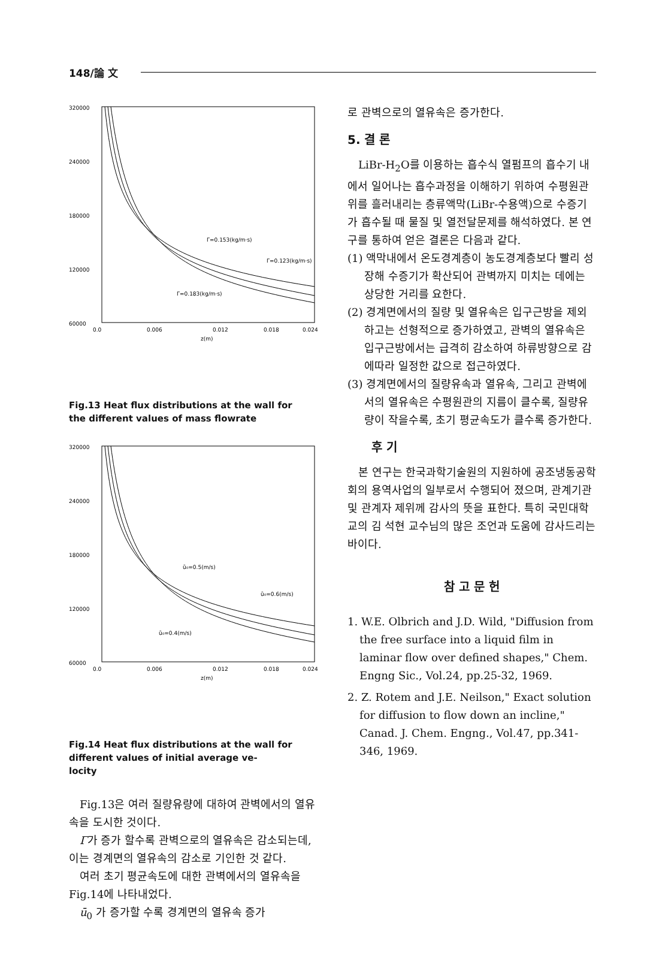148/論 文
320000
240000
180000
120000
60000
0.0
0.006
0.012
0.018
0.024
z(m)
Γ=0.153(kg/m·s)
Γ=0.123(kg/m·s)
Γ=0.183(kg/m·s)
Fig.13 Heat flux distributions at the wall for
the different values of mass flowrate
320000
240000
180000
120000
60000
0.0
0.006
0.012
0.018
0.024
z(m)
ū₀=0.5(m/s)
ū₀=0.6(m/s)
ū₀=0.4(m/s)
Fig.14 Heat flux distributions at the wall for
different values of initial average ve-
locity
Fig.13은 여러 질량유량에 대하여 관벽에서의 열유속을 도시한 것이다.
Γ가 증가 할수록 관벽으로의 열유속은 감소되는데, 이는 경계면의 열유속의 감소로 기인한 것 같다.
여러 초기 평균속도에 대한 관벽에서의 열유속을 Fig.14에 나타내었다.
ū<sub>0</sub> 가 증가할 수록 경계면의 열유속 증가
로 관벽으로의 열유속은 증가한다.
5. 결 론
LiBr-H<sub>2</sub>O를 이용하는 흡수식 열펌프의 흡수기 내에서 일어나는 흡수과정을 이해하기 위하여 수평원관 위를 흘러내리는 층류액막(LiBr-수용액)으로 수증기가 흡수될 때 물질 및 열전달문제를 해석하였다. 본 연구를 통하여 얻은 결론은 다음과 같다.
(1) 액막내에서 온도경계층이 농도경계층보다 빨리 성장해 수증기가 확산되어 관벽까지 미치는 데에는 상당한 거리를 요한다.
(2) 경계면에서의 질량 및 열유속은 입구근방을 제외하고는 선형적으로 증가하였고, 관벽의 열유속은 입구근방에서는 급격히 감소하여 하류방향으로 감에따라 일정한 값으로 접근하였다.
(3) 경계면에서의 질량유속과 열유속, 그리고 관벽에서의 열유속은 수평원관의 지름이 클수록, 질량유량이 작을수록, 초기 평균속도가 클수록 증가한다.
후 기
본 연구는 한국과학기술원의 지원하에 공조냉동공학회의 용역사업의 일부로서 수행되어 졌으며, 관계기관 및 관계자 제위께 감사의 뜻을 표한다. 특히 국민대학교의 김 석현 교수님의 많은 조언과 도움에 감사드리는 바이다.
참 고 문 헌
1. W.E. Olbrich and J.D. Wild, "Diffusion from the free surface into a liquid film in laminar flow over defined shapes," Chem. Engng Sic., Vol.24, pp.25-32, 1969.
2. Z. Rotem and J.E. Neilson," Exact solution for diffusion to flow down an incline," Canad. J. Chem. Engng., Vol.47, pp.341-346, 1969.